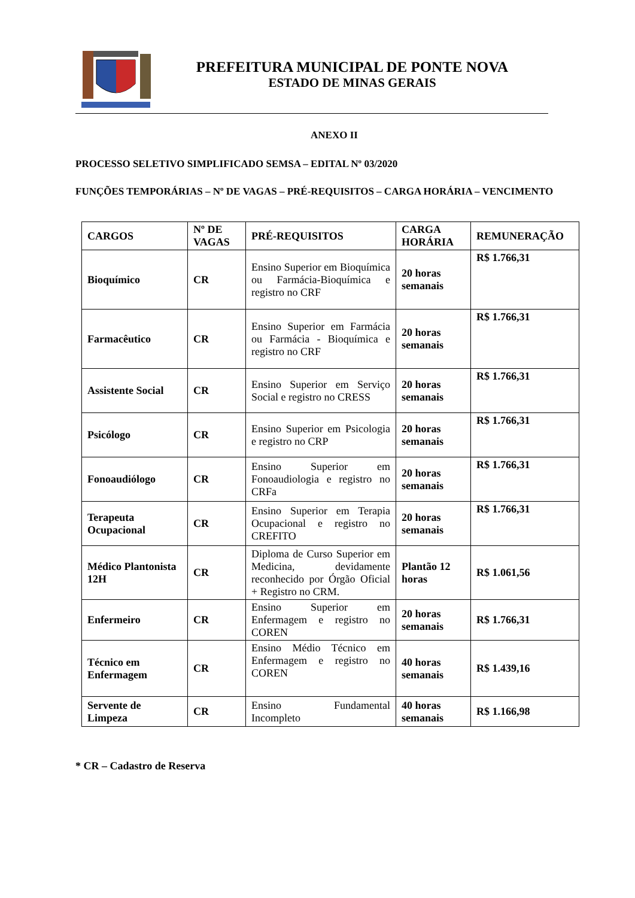PREFEITURA MUNICIPAL DE PONTE NOVA
ESTADO DE MINAS GERAIS
ANEXO II
PROCESSO SELETIVO SIMPLIFICADO SEMSA – EDITAL Nº 03/2020
FUNÇÕES TEMPORÁRIAS – Nº DE VAGAS – PRÉ-REQUISITOS – CARGA HORÁRIA – VENCIMENTO
| CARGOS | Nº DE VAGAS | PRÉ-REQUISITOS | CARGA HORÁRIA | REMUNERAÇÃO |
| --- | --- | --- | --- | --- |
| Bioquímico | CR | Ensino Superior em Bioquímica ou Farmácia-Bioquímica e registro no CRF | 20 horas semanais | R$ 1.766,31 |
| Farmacêutico | CR | Ensino Superior em Farmácia ou Farmácia - Bioquímica e registro no CRF | 20 horas semanais | R$ 1.766,31 |
| Assistente Social | CR | Ensino Superior em Serviço Social e registro no CRESS | 20 horas semanais | R$ 1.766,31 |
| Psicólogo | CR | Ensino Superior em Psicologia e registro no CRP | 20 horas semanais | R$ 1.766,31 |
| Fonoaudiólogo | CR | Ensino Superior em Fonoaudiologia e registro no CRFa | 20 horas semanais | R$ 1.766,31 |
| Terapeuta Ocupacional | CR | Ensino Superior em Terapia Ocupacional e registro no CREFITO | 20 horas semanais | R$ 1.766,31 |
| Médico Plantonista 12H | CR | Diploma de Curso Superior em Medicina, devidamente reconhecido por Órgão Oficial + Registro no CRM. | Plantão 12 horas | R$ 1.061,56 |
| Enfermeiro | CR | Ensino Superior em Enfermagem e registro no COREN | 20 horas semanais | R$ 1.766,31 |
| Técnico em Enfermagem | CR | Ensino Médio Técnico em Enfermagem e registro no COREN | 40 horas semanais | R$ 1.439,16 |
| Servente de Limpeza | CR | Ensino Fundamental Incompleto | 40 horas semanais | R$ 1.166,98 |
* CR – Cadastro de Reserva